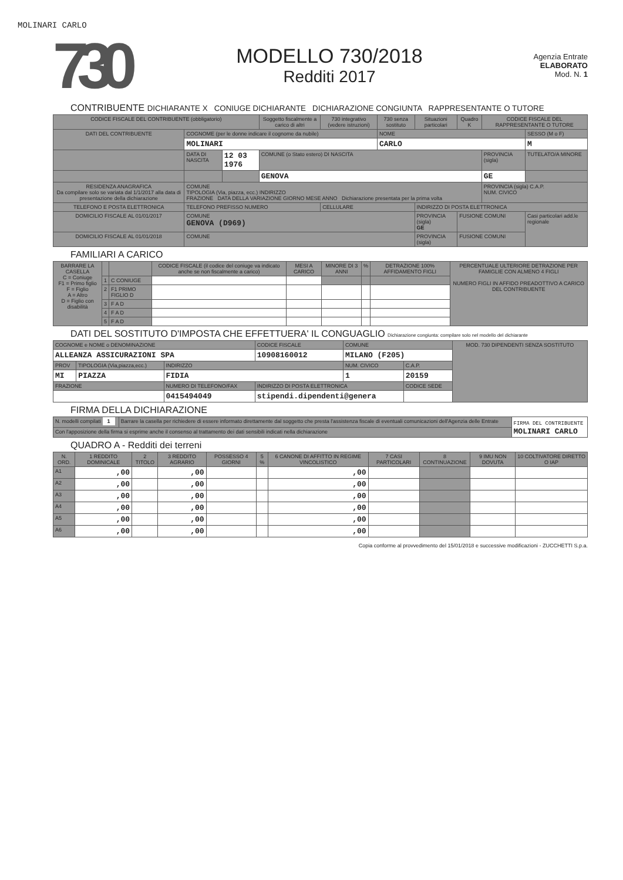MOLINARI CARLO
730
MODELLO 730/2018
Redditi 2017
Agenzia Entrate
ELABORATO
Mod. N. 1
CONTRIBUENTE DICHIARANTE X CONIUGE DICHIARANTE DICHIARAZIONE CONGIUNTA RAPPRESENTANTE O TUTORE
| CODICE FISCALE DEL CONTRIBUENTE (obbligatorio) | | | Soggetto fiscalmente a carico di altri | 730 integrativo (vedere istruzioni) | 730 senza sostituto | Situazioni particolari | Quadro K | CODICE FISCALE DEL RAPPRESENTANTE O TUTORE | |
| --- | --- | --- | --- | --- | --- | --- | --- | --- | --- |
| DATI DEL CONTRIBUENTE | COGNOME (per le donne indicare il cognome da nubile) | | | | NOME | | | | SESSO (M o F) |
| | MOLINARI | | | | CARLO | | | | M |
| | DATA DI NASCITA | 12 03 1976 | COMUNE (o Stato estero) DI NASCITA | | | | | PROVINCIA (sigla) | TUTELATO/A MINORE |
| | | | GENOVA | | | | | GE | |
| RESIDENZA ANAGRAFICA Da compilare solo se variata dal 1/1/2017 alla data di presentazione della dichiarazione | COMUNE TIPOLOGIA (Via, piazza, ecc.) INDIRIZZO FRAZIONE DATA DELLA VARIAZIONE GIORNO MESE ANNO Dichiarazione presentata per la prima volta | | | | | | | PROVINCIA (sigla) C.A.P. NUM. CIVICO | |
| TELEFONO E POSTA ELETTRONICA | TELEFONO PREFISSO NUMERO | | | CELLULARE | | INDIRIZZO DI POSTA ELETTRONICA | | | |
| DOMICILIO FISCALE AL 01/01/2017 | COMUNE GENOVA (D969) | | | | | PROVINCIA (sigla) GE | FUSIONE COMUNI | | Casi particolari add.le regionale |
| DOMICILIO FISCALE AL 01/01/2018 | COMUNE | | | | | PROVINCIA (sigla) | FUSIONE COMUNI | | |
FAMILIARI A CARICO
| BARRARE LA CASELLA C = Coniuge F1 = Primo figlio F = Figlio A = Altro D = Figlio con disabilità | | | CODICE FISCALE (il codice del coniuge va indicato anche se non fiscalmente a carico) | MESI A CARICO | MINORE DI 3 ANNI | % | DETRAZIONE 100% AFFIDAMENTO FIGLI | PERCENTUALE ULTERIORE DETRAZIONE PER FAMIGLIE CON ALMENO 4 FIGLI NUMERO FIGLI IN AFFIDO PREADOTTIVO A CARICO DEL CONTRIBUENTE |
| --- | --- | --- | --- | --- | --- | --- | --- | --- |
| | 1 | C CONIUGE | | | | | | |
| | 2 | F1 PRIMO FIGLIO D | | | | | | |
| | 3 | F A D | | | | | | |
| | 4 | F A D | | | | | | |
| | 5 | F A D | | | | | | |
DATI DEL SOSTITUTO D'IMPOSTA CHE EFFETTUERA' IL CONGUAGLIO Dichiarazione congiunta: compilare solo nel modello del dichiarante
| COGNOME e NOME o DENOMINAZIONE | | | CODICE FISCALE | COMUNE | | MOD. 730 DIPENDENTI SENZA SOSTITUTO |
| ALLEANZA ASSICURAZIONI SPA | | | 10908160012 | MILANO (F205) | | |
| PROV | TIPOLOGIA (Via,piazza,ecc.) | INDIRIZZO | | NUM. CIVICO | C.A.P. | |
| MI | PIAZZA | FIDIA | | 1 | 20159 | |
| FRAZIONE | | NUMERO DI TELEFONO/FAX | INDIRIZZO DI POSTA ELETTRONICA | | CODICE SEDE | |
| | | 0415494049 | stipendi.dipendenti@genera | | | |
FIRMA DELLA DICHIARAZIONE
| N. modelli compilati 1 | Barrare la casella per richiedere di essere informato direttamente dal soggetto che presta l'assistenza fiscale di eventuali comunicazioni dell'Agenzia delle Entrate | FIRMA DEL CONTRIBUENTE MOLINARI CARLO |
| Con l'apposizione della firma si esprime anche il consenso al trattamento dei dati sensibili indicati nella dichiarazione | | |
QUADRO A - Redditi dei terreni
| N. ORD. | 1 REDDITO DOMINICALE | 2 TITOLO | 3 REDDITO AGRARIO | POSSESSO 4 GIORNI | 5 % | 6 CANONE DI AFFITTO IN REGIME VINCOLISTICO | 7 CASI PARTICOLARI | 8 CONTINUAZIONE | 9 IMU NON DOVUTA | 10 COLTIVATORE DIRETTO O IAP |
| --- | --- | --- | --- | --- | --- | --- | --- | --- | --- | --- |
| A1 | ,00 | | ,00 | | | ,00 | | | | |
| A2 | ,00 | | ,00 | | | ,00 | | | | |
| A3 | ,00 | | ,00 | | | ,00 | | | | |
| A4 | ,00 | | ,00 | | | ,00 | | | | |
| A5 | ,00 | | ,00 | | | ,00 | | | | |
| A6 | ,00 | | ,00 | | | ,00 | | | | |
Copia conforme al provvedimento del 15/01/2018 e successive modificazioni - ZUCCHETTI S.p.a.